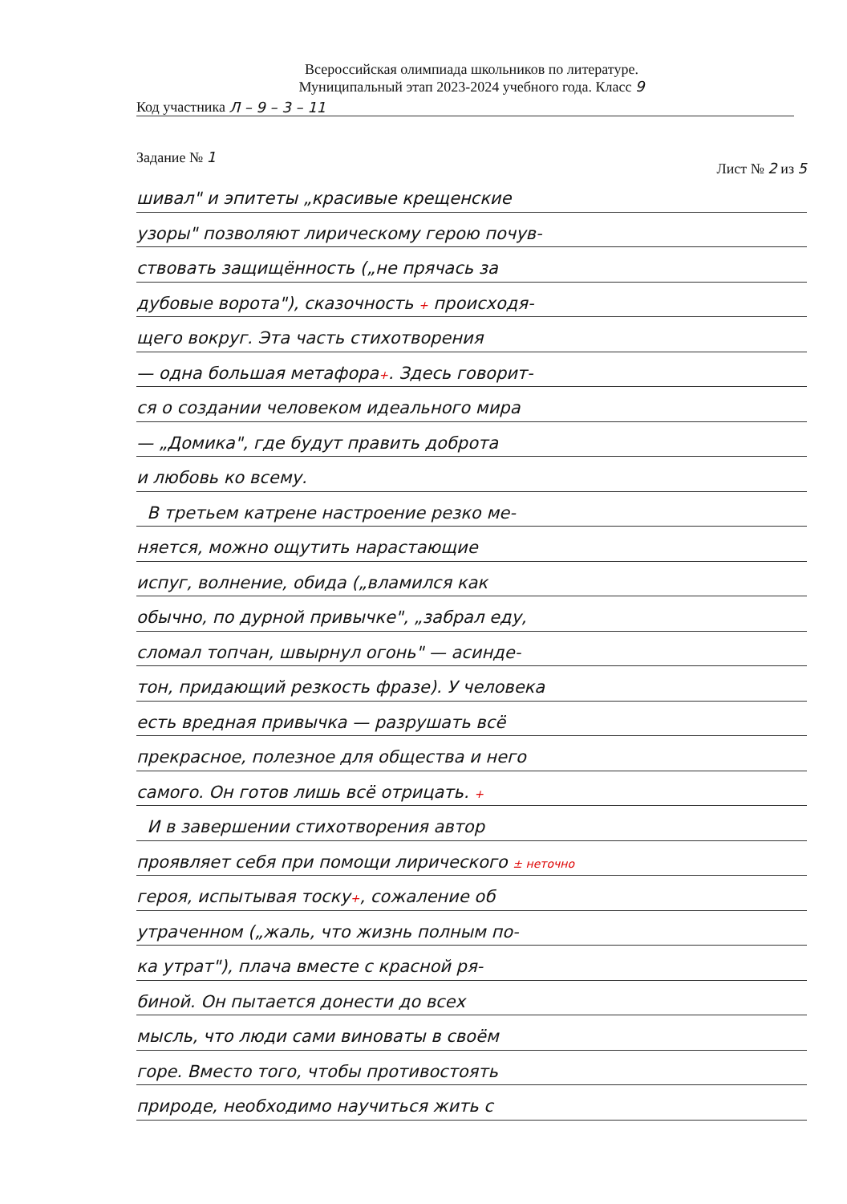Всероссийская олимпиада школьников по литературе.
Муниципальный этап 2023-2024 учебного года. Класс 9
Код участника Л – 9 – 3 – 11
Задание № 1 Лист № 2 из 5
шивал" и эпитеты „красивые крещенские
узоры" позволяют лирическому герою почув-
ствовать защищённость („не прячась за
дубовые ворота"), сказочность + происходя-
щего вокруг. Эта часть стихотворения
— одна большая метафора+. Здесь говорит-
ся о создании человеком идеального мира
— „Домика", где будут править доброта
и любовь ко всему.
В третьем катрене настроение резко ме-
няется, можно ощутить нарастающие
испуг, волнение, обида („вламился как
обычно, по дурной привычке", „забрал еду,
сломал топчан, швырнул огонь" — асинде-
тон, придающий резкость фразе). У человека
есть вредная привычка — разрушать всё
прекрасное, полезное для общества и него
самого. Он готов лишь всё отрицать. +
И в завершении стихотворения автор
проявляет себя при помощи лирического ± неточно
героя, испытывая тоску+, сожаление об
утраченном („жаль, что жизнь полным по-
ка утрат"), плача вместе с красной ря-
биной. Он пытается донести до всех
мысль, что люди сами виноваты в своём
горе. Вместо того, чтобы противостоять
природе, необходимо научиться жить с